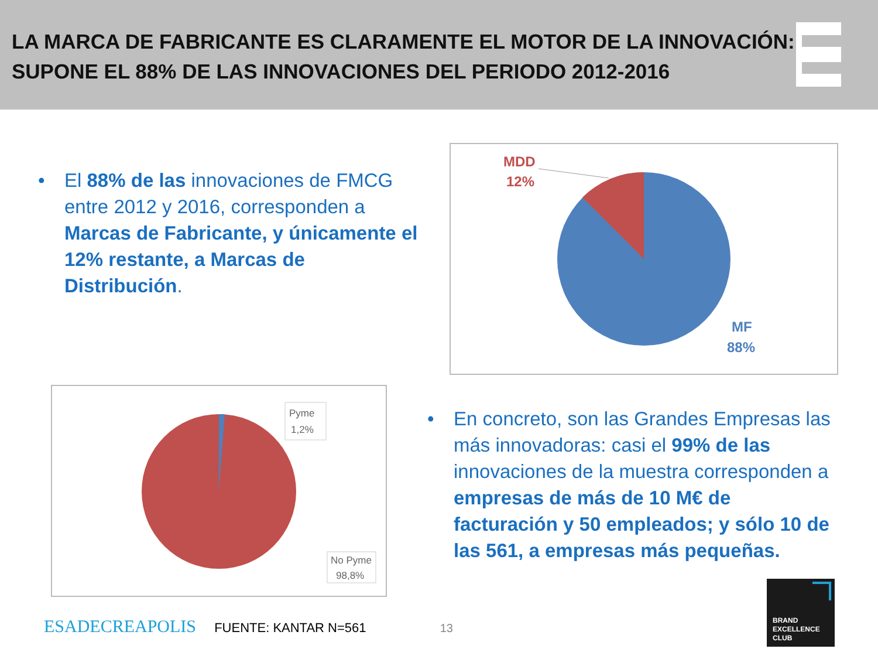LA MARCA DE FABRICANTE ES CLARAMENTE EL MOTOR DE LA INNOVACIÓN: SUPONE EL 88% DE LAS INNOVACIONES DEL PERIODO 2012-2016
• El 88% de las innovaciones de FMCG entre 2012 y 2016, corresponden a Marcas de Fabricante, y únicamente el 12% restante, a Marcas de Distribución.
MDD
12%
MF
88%
Pyme
1,2%
No Pyme
98,8%
• En concreto, son las Grandes Empresas las más innovadoras: casi el 99% de las innovaciones de la muestra corresponden a empresas de más de 10 M€ de facturación y 50 empleados; y sólo 10 de las 561, a empresas más pequeñas.
ESADECREAPOLIS FUENTE: KANTAR N=561 13
BRAND
EXCELLENCE
CLUB